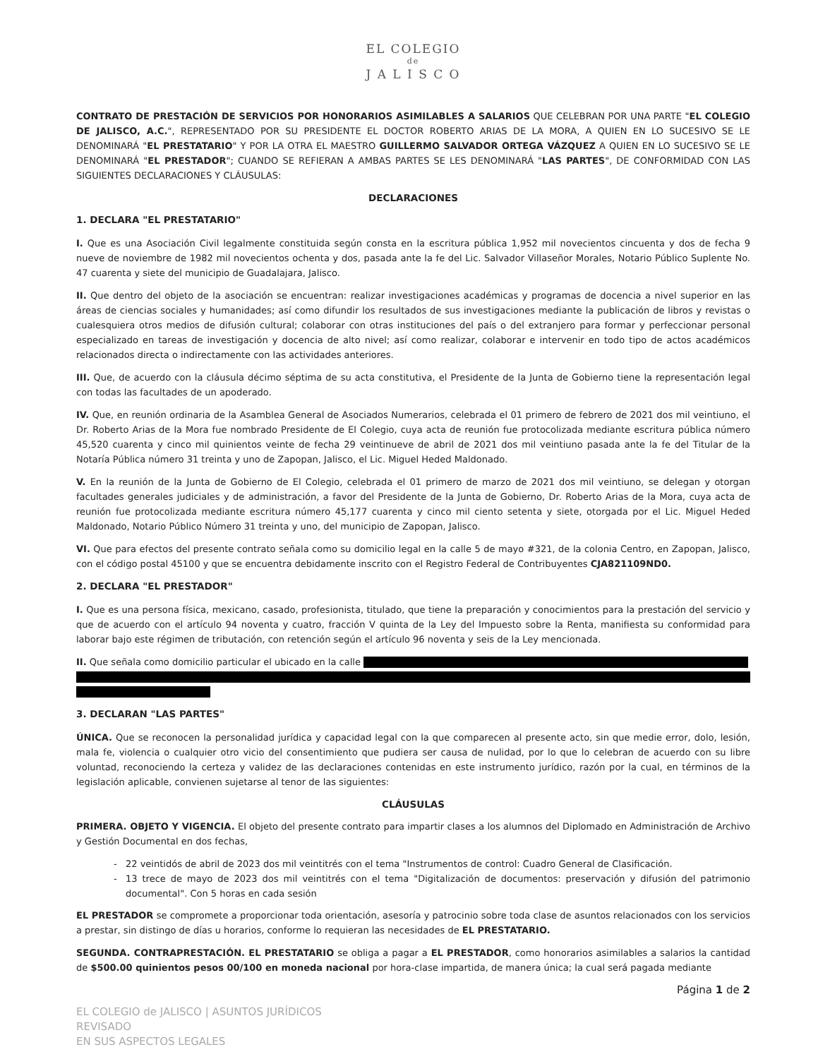EL COLEGIO
de
J A L I S C O
CONTRATO DE PRESTACIÓN DE SERVICIOS POR HONORARIOS ASIMILABLES A SALARIOS QUE CELEBRAN POR UNA PARTE "EL COLEGIO DE JALISCO, A.C.", REPRESENTADO POR SU PRESIDENTE EL DOCTOR ROBERTO ARIAS DE LA MORA, A QUIEN EN LO SUCESIVO SE LE DENOMINARÁ "EL PRESTATARIO" Y POR LA OTRA EL MAESTRO GUILLERMO SALVADOR ORTEGA VÁZQUEZ A QUIEN EN LO SUCESIVO SE LE DENOMINARÁ "EL PRESTADOR"; CUANDO SE REFIERAN A AMBAS PARTES SE LES DENOMINARÁ "LAS PARTES", DE CONFORMIDAD CON LAS SIGUIENTES DECLARACIONES Y CLÁUSULAS:
DECLARACIONES
1. DECLARA "EL PRESTATARIO"
I. Que es una Asociación Civil legalmente constituida según consta en la escritura pública 1,952 mil novecientos cincuenta y dos de fecha 9 nueve de noviembre de 1982 mil novecientos ochenta y dos, pasada ante la fe del Lic. Salvador Villaseñor Morales, Notario Público Suplente No. 47 cuarenta y siete del municipio de Guadalajara, Jalisco.
II. Que dentro del objeto de la asociación se encuentran: realizar investigaciones académicas y programas de docencia a nivel superior en las áreas de ciencias sociales y humanidades; así como difundir los resultados de sus investigaciones mediante la publicación de libros y revistas o cualesquiera otros medios de difusión cultural; colaborar con otras instituciones del país o del extranjero para formar y perfeccionar personal especializado en tareas de investigación y docencia de alto nivel; así como realizar, colaborar e intervenir en todo tipo de actos académicos relacionados directa o indirectamente con las actividades anteriores.
III. Que, de acuerdo con la cláusula décimo séptima de su acta constitutiva, el Presidente de la Junta de Gobierno tiene la representación legal con todas las facultades de un apoderado.
IV. Que, en reunión ordinaria de la Asamblea General de Asociados Numerarios, celebrada el 01 primero de febrero de 2021 dos mil veintiuno, el Dr. Roberto Arias de la Mora fue nombrado Presidente de El Colegio, cuya acta de reunión fue protocolizada mediante escritura pública número 45,520 cuarenta y cinco mil quinientos veinte de fecha 29 veintinueve de abril de 2021 dos mil veintiuno pasada ante la fe del Titular de la Notaría Pública número 31 treinta y uno de Zapopan, Jalisco, el Lic. Miguel Heded Maldonado.
V. En la reunión de la Junta de Gobierno de El Colegio, celebrada el 01 primero de marzo de 2021 dos mil veintiuno, se delegan y otorgan facultades generales judiciales y de administración, a favor del Presidente de la Junta de Gobierno, Dr. Roberto Arias de la Mora, cuya acta de reunión fue protocolizada mediante escritura número 45,177 cuarenta y cinco mil ciento setenta y siete, otorgada por el Lic. Miguel Heded Maldonado, Notario Público Número 31 treinta y uno, del municipio de Zapopan, Jalisco.
VI. Que para efectos del presente contrato señala como su domicilio legal en la calle 5 de mayo #321, de la colonia Centro, en Zapopan, Jalisco, con el código postal 45100 y que se encuentra debidamente inscrito con el Registro Federal de Contribuyentes CJA821109ND0.
2. DECLARA "EL PRESTADOR"
I. Que es una persona física, mexicano, casado, profesionista, titulado, que tiene la preparación y conocimientos para la prestación del servicio y que de acuerdo con el artículo 94 noventa y cuatro, fracción V quinta de la Ley del Impuesto sobre la Renta, manifiesta su conformidad para laborar bajo este régimen de tributación, con retención según el artículo 96 noventa y seis de la Ley mencionada.
II. Que señala como domicilio particular el ubicado en la calle
3. DECLARAN "LAS PARTES"
ÚNICA. Que se reconocen la personalidad jurídica y capacidad legal con la que comparecen al presente acto, sin que medie error, dolo, lesión, mala fe, violencia o cualquier otro vicio del consentimiento que pudiera ser causa de nulidad, por lo que lo celebran de acuerdo con su libre voluntad, reconociendo la certeza y validez de las declaraciones contenidas en este instrumento jurídico, razón por la cual, en términos de la legislación aplicable, convienen sujetarse al tenor de las siguientes:
CLÁUSULAS
PRIMERA. OBJETO Y VIGENCIA. El objeto del presente contrato para impartir clases a los alumnos del Diplomado en Administración de Archivo y Gestión Documental en dos fechas,
22 veintidós de abril de 2023 dos mil veintitrés con el tema "Instrumentos de control: Cuadro General de Clasificación.
13 trece de mayo de 2023 dos mil veintitrés con el tema "Digitalización de documentos: preservación y difusión del patrimonio documental". Con 5 horas en cada sesión
EL PRESTADOR se compromete a proporcionar toda orientación, asesoría y patrocinio sobre toda clase de asuntos relacionados con los servicios a prestar, sin distingo de días u horarios, conforme lo requieran las necesidades de EL PRESTATARIO.
SEGUNDA. CONTRAPRESTACIÓN. EL PRESTATARIO se obliga a pagar a EL PRESTADOR, como honorarios asimilables a salarios la cantidad de $500.00 quinientos pesos 00/100 en moneda nacional por hora-clase impartida, de manera única; la cual será pagada mediante
Página 1 de 2
EL COLEGIO de JALISCO | ASUNTOS JURÍDICOS
REVISADO
EN SUS ASPECTOS LEGALES